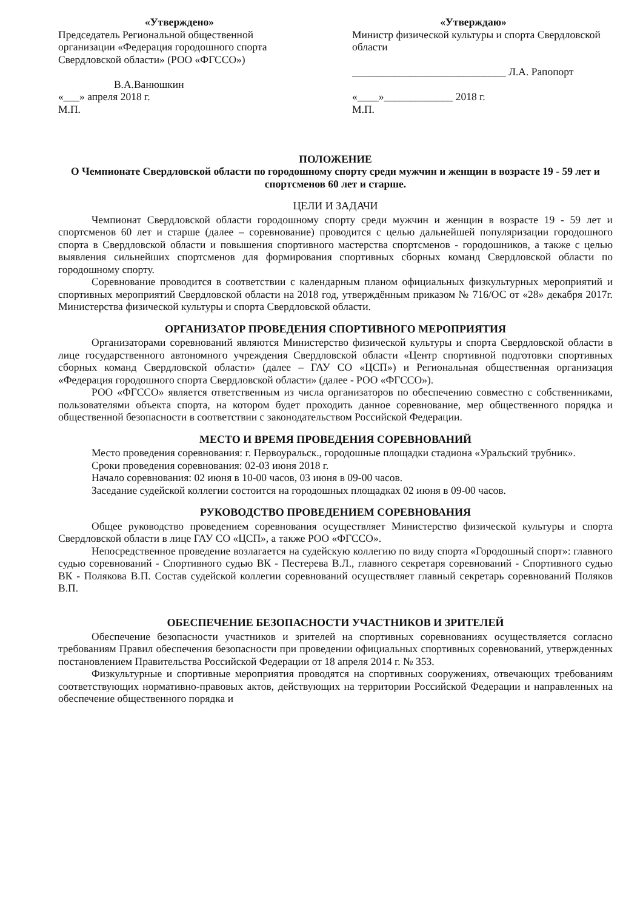«Утверждено»
Председатель Региональной общественной организации «Федерация городошного спорта Свердловской области» (РОО «ФГССО»)
В.А.Ванюшкин
«___» апреля 2018 г.
М.П.
«Утверждаю»
Министр физической культуры и спорта Свердловской области
_____________________________ Л.А. Рапопорт
«____»_____________ 2018 г.
М.П.
ПОЛОЖЕНИЕ
О Чемпионате Свердловской области по городошному спорту среди мужчин и женщин в возрасте 19 - 59 лет и спортсменов 60 лет и старше.
ЦЕЛИ И ЗАДАЧИ
Чемпионат Свердловской области городошному спорту среди мужчин и женщин в возрасте 19 - 59 лет и спортсменов 60 лет и старше (далее – соревнование) проводится с целью дальнейшей популяризации городошного спорта в Свердловской области и повышения спортивного мастерства спортсменов - городошников, а также с целью выявления сильнейших спортсменов для формирования спортивных сборных команд Свердловской области по городошному спорту.
Соревнование проводится в соответствии с календарным планом официальных физкультурных мероприятий и спортивных мероприятий Свердловской области на 2018 год, утверждённым приказом № 716/ОС от «28» декабря 2017г. Министерства физической культуры и спорта Свердловской области.
ОРГАНИЗАТОР ПРОВЕДЕНИЯ СПОРТИВНОГО МЕРОПРИЯТИЯ
Организаторами соревнований являются Министерство физической культуры и спорта Свердловской области в лице государственного автономного учреждения Свердловской области «Центр спортивной подготовки спортивных сборных команд Свердловской области» (далее – ГАУ СО «ЦСП») и Региональная общественная организация «Федерация городошного спорта Свердловской области» (далее - РОО «ФГССО»).
РОО «ФГССО» является ответственным из числа организаторов по обеспечению совместно с собственниками, пользователями объекта спорта, на котором будет проходить данное соревнование, мер общественного порядка и общественной безопасности в соответствии с законодательством Российской Федерации.
МЕСТО И ВРЕМЯ ПРОВЕДЕНИЯ СОРЕВНОВАНИЙ
Место проведения соревнования: г. Первоуральск., городошные площадки стадиона «Уральский трубник».
Сроки проведения соревнования: 02-03 июня 2018 г.
Начало соревнования: 02 июня в 10-00 часов, 03 июня в 09-00 часов.
Заседание судейской коллегии состоится на городошных площадках 02 июня в 09-00 часов.
РУКОВОДСТВО ПРОВЕДЕНИЕМ СОРЕВНОВАНИЯ
Общее руководство проведением соревнования осуществляет Министерство физической культуры и спорта Свердловской области в лице ГАУ СО «ЦСП», а также РОО «ФГССО».
Непосредственное проведение возлагается на судейскую коллегию по виду спорта «Городошный спорт»: главного судью соревнований - Спортивного судью ВК - Пестерева В.Л., главного секретаря соревнований - Спортивного судью ВК - Полякова В.П. Состав судейской коллегии соревнований осуществляет главный секретарь соревнований Поляков В.П.
ОБЕСПЕЧЕНИЕ БЕЗОПАСНОСТИ УЧАСТНИКОВ И ЗРИТЕЛЕЙ
Обеспечение безопасности участников и зрителей на спортивных соревнованиях осуществляется согласно требованиям Правил обеспечения безопасности при проведении официальных спортивных соревнований, утвержденных постановлением Правительства Российской Федерации от 18 апреля 2014 г. № 353.
Физкультурные и спортивные мероприятия проводятся на спортивных сооружениях, отвечающих требованиям соответствующих нормативно-правовых актов, действующих на территории Российской Федерации и направленных на обеспечение общественного порядка и